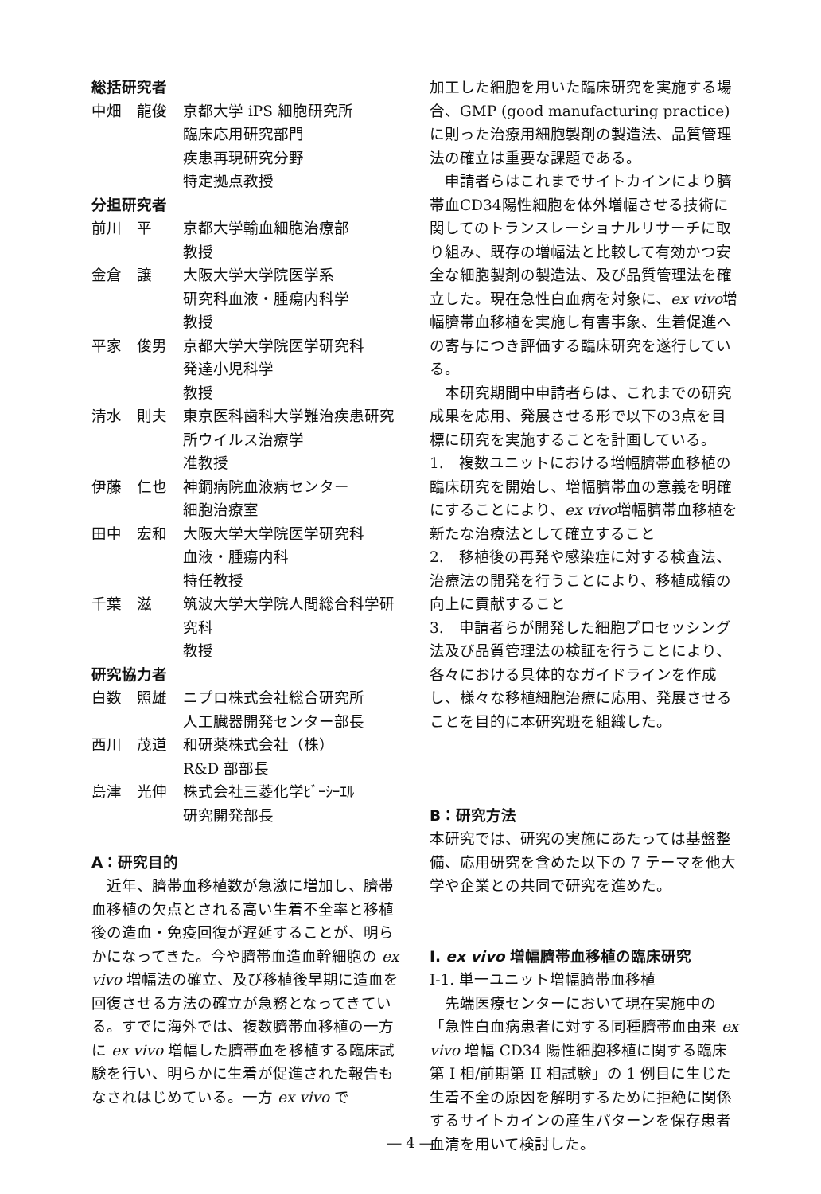総括研究者
中畑　龍俊 京都大学 iPS 細胞研究所
臨床応用研究部門
疾患再現研究分野
特定拠点教授
分担研究者
前川　平 京都大学輸血細胞治療部
教授
金倉　譲 大阪大学大学院医学系
研究科血液・腫瘍内科学
教授
平家　俊男 京都大学大学院医学研究科
発達小児科学
教授
清水　則夫 東京医科歯科大学難治疾患研究所ウイルス治療学
准教授
伊藤　仁也 神鋼病院血液病センター
細胞治療室
田中　宏和 大阪大学大学院医学研究科
血液・腫瘍内科
特任教授
千葉　滋 筑波大学大学院人間総合科学研究科
教授
研究協力者
白数　照雄 ニプロ株式会社総合研究所
人工臓器開発センター部長
西川　茂道 和研薬株式会社（株）
R&D 部部長
島津　光伸 株式会社三菱化学ﾋﾞｰｼｰｴﾙ
研究開発部長
A：研究目的
近年、臍帯血移植数が急激に増加し、臍帯血移植の欠点とされる高い生着不全率と移植後の造血・免疫回復が遅延することが、明らかになってきた。今や臍帯血造血幹細胞の ex vivo 増幅法の確立、及び移植後早期に造血を回復させる方法の確立が急務となってきている。すでに海外では、複数臍帯血移植の一方に ex vivo 増幅した臍帯血を移植する臨床試験を行い、明らかに生着が促進された報告もなされはじめている。一方 ex vivo で
加工した細胞を用いた臨床研究を実施する場合、GMP (good manufacturing practice) に則った治療用細胞製剤の製造法、品質管理法の確立は重要な課題である。
申請者らはこれまでサイトカインにより臍帯血CD34陽性細胞を体外増幅させる技術に関してのトランスレーショナルリサーチに取り組み、既存の増幅法と比較して有効かつ安全な細胞製剤の製造法、及び品質管理法を確立した。現在急性白血病を対象に、ex vivo増幅臍帯血移植を実施し有害事象、生着促進への寄与につき評価する臨床研究を遂行している。
本研究期間中申請者らは、これまでの研究成果を応用、発展させる形で以下の3点を目標に研究を実施することを計画している。
1.　複数ユニットにおける増幅臍帯血移植の臨床研究を開始し、増幅臍帯血の意義を明確にすることにより、ex vivo増幅臍帯血移植を新たな治療法として確立すること
2.　移植後の再発や感染症に対する検査法、治療法の開発を行うことにより、移植成績の向上に貢献すること
3.　申請者らが開発した細胞プロセッシング法及び品質管理法の検証を行うことにより、各々における具体的なガイドラインを作成し、様々な移植細胞治療に応用、発展させることを目的に本研究班を組織した。
B：研究方法
本研究では、研究の実施にあたっては基盤整備、応用研究を含めた以下の 7 テーマを他大学や企業との共同で研究を進めた。
I. ex vivo 増幅臍帯血移植の臨床研究
I-1. 単一ユニット増幅臍帯血移植
先端医療センターにおいて現在実施中の「急性白血病患者に対する同種臍帯血由来 ex vivo 増幅 CD34 陽性細胞移植に関する臨床第 I 相/前期第 II 相試験」の 1 例目に生じた生着不全の原因を解明するために拒絶に関係するサイトカインの産生パターンを保存患者血清を用いて検討した。
― 4 ―